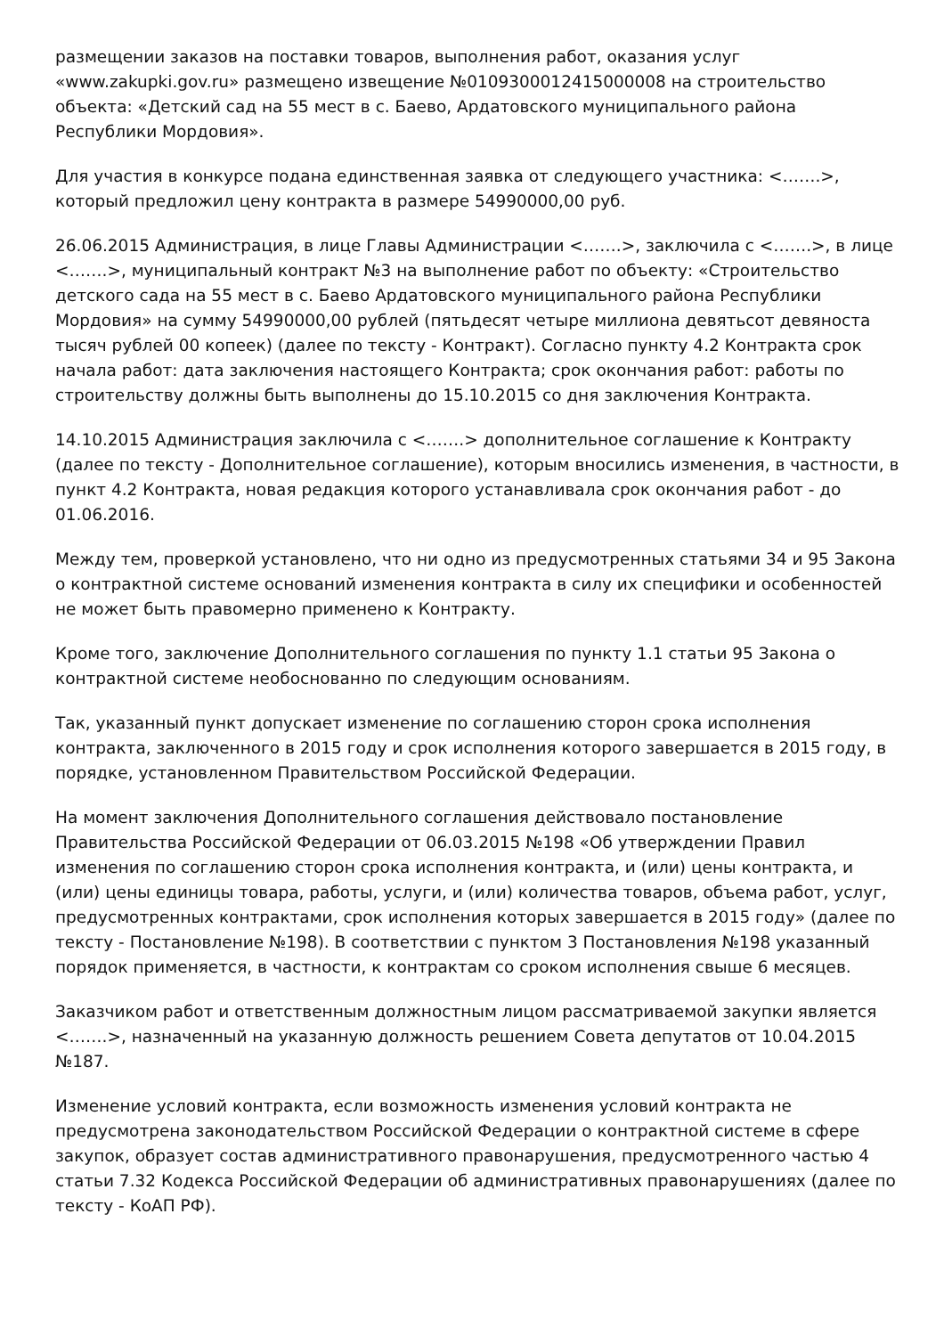размещении заказов на поставки товаров, выполнения работ, оказания услуг «www.zakupki.gov.ru» размещено извещение №0109300012415000008 на строительство объекта: «Детский сад на 55 мест в с. Баево, Ардатовского муниципального района Республики Мордовия».
Для участия в конкурсе подана единственная заявка от следующего участника: <…….>, который предложил цену контракта в размере 54990000,00 руб.
26.06.2015 Администрация, в лице Главы Администрации <…….>, заключила с <…….>, в лице <…….>, муниципальный контракт №3 на выполнение работ по объекту: «Строительство детского сада на 55 мест в с. Баево Ардатовского муниципального района Республики Мордовия» на сумму 54990000,00 рублей (пятьдесят четыре миллиона девятьсот девяноста тысяч рублей 00 копеек) (далее по тексту - Контракт). Согласно пункту 4.2 Контракта срок начала работ: дата заключения настоящего Контракта; срок окончания работ: работы по строительству должны быть выполнены до 15.10.2015 со дня заключения Контракта.
14.10.2015 Администрация заключила с <…….> дополнительное соглашение к Контракту (далее по тексту - Дополнительное соглашение), которым вносились изменения, в частности, в пункт 4.2 Контракта, новая редакция которого устанавливала срок окончания работ - до 01.06.2016.
Между тем, проверкой установлено, что ни одно из предусмотренных статьями 34 и 95 Закона о контрактной системе оснований изменения контракта в силу их специфики и особенностей не может быть правомерно применено к Контракту.
Кроме того, заключение Дополнительного соглашения по пункту 1.1 статьи 95 Закона о контрактной системе необоснованно по следующим основаниям.
Так, указанный пункт допускает изменение по соглашению сторон срока исполнения контракта, заключенного в 2015 году и срок исполнения которого завершается в 2015 году, в порядке, установленном Правительством Российской Федерации.
На момент заключения Дополнительного соглашения действовало постановление Правительства Российской Федерации от 06.03.2015 №198 «Об утверждении Правил изменения по соглашению сторон срока исполнения контракта, и (или) цены контракта, и (или) цены единицы товара, работы, услуги, и (или) количества товаров, объема работ, услуг, предусмотренных контрактами, срок исполнения которых завершается в 2015 году» (далее по тексту - Постановление №198). В соответствии с пунктом 3 Постановления №198 указанный порядок применяется, в частности, к контрактам со сроком исполнения свыше 6 месяцев.
Заказчиком работ и ответственным должностным лицом рассматриваемой закупки является <…….>, назначенный на указанную должность решением Совета депутатов от 10.04.2015 №187.
Изменение условий контракта, если возможность изменения условий контракта не предусмотрена законодательством Российской Федерации о контрактной системе в сфере закупок, образует состав административного правонарушения, предусмотренного частью 4 статьи 7.32 Кодекса Российской Федерации об административных правонарушениях (далее по тексту - КоАП РФ).